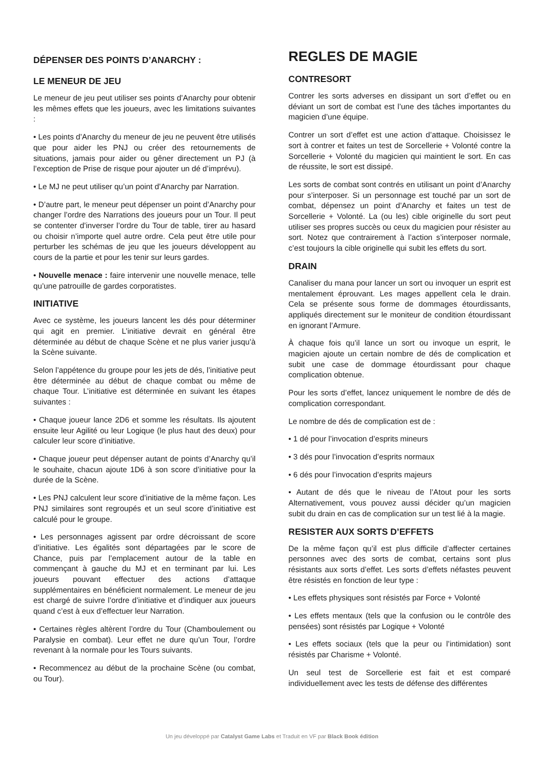DÉPENSER DES POINTS D’ANARCHY :
LE MENEUR DE JEU
Le meneur de jeu peut utiliser ses points d’Anarchy pour obtenir les mêmes effets que les joueurs, avec les limitations suivantes :
• Les points d’Anarchy du meneur de jeu ne peuvent être utilisés que pour aider les PNJ ou créer des retournements de situations, jamais pour aider ou gêner directement un PJ (à l’exception de Prise de risque pour ajouter un dé d’imprévu).
• Le MJ ne peut utiliser qu’un point d’Anarchy par Narration.
• D’autre part, le meneur peut dépenser un point d’Anarchy pour changer l’ordre des Narrations des joueurs pour un Tour. Il peut se contenter d’inverser l’ordre du Tour de table, tirer au hasard ou choisir n’importe quel autre ordre. Cela peut être utile pour perturber les schémas de jeu que les joueurs développent au cours de la partie et pour les tenir sur leurs gardes.
• Nouvelle menace : faire intervenir une nouvelle menace, telle qu’une patrouille de gardes corporatistes.
INITIATIVE
Avec ce système, les joueurs lancent les dés pour déterminer qui agit en premier. L’initiative devrait en général être déterminée au début de chaque Scène et ne plus varier jusqu’à la Scène suivante.
Selon l’appétence du groupe pour les jets de dés, l’initiative peut être déterminée au début de chaque combat ou même de chaque Tour. L’initiative est déterminée en suivant les étapes suivantes :
• Chaque joueur lance 2D6 et somme les résultats. Ils ajoutent ensuite leur Agilité ou leur Logique (le plus haut des deux) pour calculer leur score d’initiative.
• Chaque joueur peut dépenser autant de points d’Anarchy qu’il le souhaite, chacun ajoute 1D6 à son score d’initiative pour la durée de la Scène.
• Les PNJ calculent leur score d’initiative de la même façon. Les PNJ similaires sont regroupés et un seul score d’initiative est calculé pour le groupe.
• Les personnages agissent par ordre décroissant de score d’initiative. Les égalités sont départagées par le score de Chance, puis par l’emplacement autour de la table en commençant à gauche du MJ et en terminant par lui. Les joueurs pouvant effectuer des actions d’attaque supplémentaires en bénéficient normalement. Le meneur de jeu est chargé de suivre l’ordre d’initiative et d’indiquer aux joueurs quand c’est à eux d’effectuer leur Narration.
• Certaines règles altèrent l’ordre du Tour (Chamboulement ou Paralysie en combat). Leur effet ne dure qu’un Tour, l’ordre revenant à la normale pour les Tours suivants.
• Recommencez au début de la prochaine Scène (ou combat, ou Tour).
REGLES DE MAGIE
CONTRESORT
Contrer les sorts adverses en dissipant un sort d’effet ou en déviant un sort de combat est l’une des tâches importantes du magicien d’une équipe.
Contrer un sort d’effet est une action d’attaque. Choisissez le sort à contrer et faites un test de Sorcellerie + Volonté contre la Sorcellerie + Volonté du magicien qui maintient le sort. En cas de réussite, le sort est dissipé.
Les sorts de combat sont contrés en utilisant un point d’Anarchy pour s’interposer. Si un personnage est touché par un sort de combat, dépensez un point d’Anarchy et faites un test de Sorcellerie + Volonté. La (ou les) cible originelle du sort peut utiliser ses propres succès ou ceux du magicien pour résister au sort. Notez que contrairement à l’action s’interposer normale, c’est toujours la cible originelle qui subit les effets du sort.
DRAIN
Canaliser du mana pour lancer un sort ou invoquer un esprit est mentalement éprouvant. Les mages appellent cela le drain. Cela se présente sous forme de dommages étourdissants, appliqués directement sur le moniteur de condition étourdissant en ignorant l’Armure.
À chaque fois qu’il lance un sort ou invoque un esprit, le magicien ajoute un certain nombre de dés de complication et subit une case de dommage étourdissant pour chaque complication obtenue.
Pour les sorts d’effet, lancez uniquement le nombre de dés de complication correspondant.
Le nombre de dés de complication est de :
• 1 dé pour l’invocation d’esprits mineurs
• 3 dés pour l’invocation d’esprits normaux
• 6 dés pour l’invocation d’esprits majeurs
• Autant de dés que le niveau de l’Atout pour les sorts Alternativement, vous pouvez aussi décider qu’un magicien subit du drain en cas de complication sur un test lié à la magie.
RESISTER AUX SORTS D’EFFETS
De la même façon qu’il est plus difficile d’affecter certaines personnes avec des sorts de combat, certains sont plus résistants aux sorts d’effet. Les sorts d’effets néfastes peuvent être résistés en fonction de leur type :
• Les effets physiques sont résistés par Force + Volonté
• Les effets mentaux (tels que la confusion ou le contrôle des pensées) sont résistés par Logique + Volonté
• Les effets sociaux (tels que la peur ou l’intimidation) sont résistés par Charisme + Volonté.
Un seul test de Sorcellerie est fait et est comparé individuellement avec les tests de défense des différentes
Un jeu développé par Catalyst Game Labs et Traduit en VF par Black Book édition